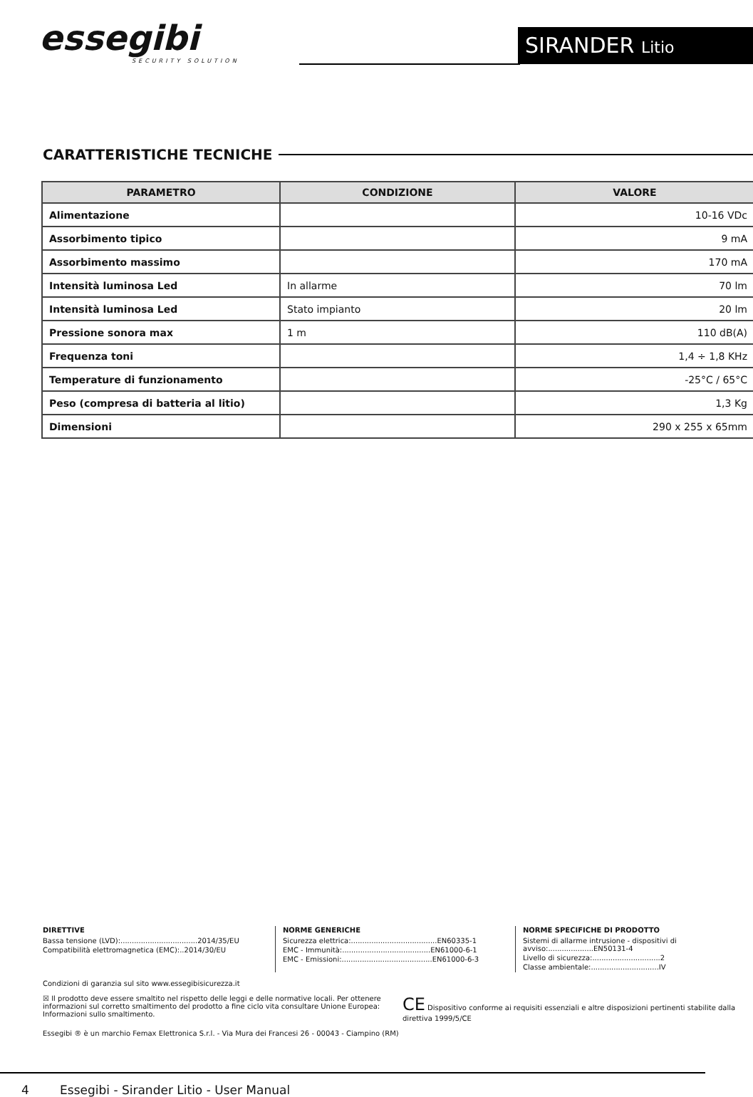essegibi
SECURITY SOLUTION
SIRANDER Litio
CARATTERISTICHE TECNICHE
| PARAMETRO | CONDIZIONE | VALORE |
| --- | --- | --- |
| Alimentazione | | 10-16 VDc |
| Assorbimento tipico | | 9 mA |
| Assorbimento massimo | | 170 mA |
| Intensità luminosa Led | In allarme | 70 lm |
| Intensità luminosa Led | Stato impianto | 20 lm |
| Pressione sonora max | 1 m | 110 dB(A) |
| Frequenza toni | | 1,4 ÷ 1,8 KHz |
| Temperature di funzionamento | | -25°C / 65°C |
| Peso (compresa di batteria al litio) | | 1,3 Kg |
| Dimensioni | | 290 x 255 x 65mm |
DIRETTIVE
Bassa tensione (LVD):..................................2014/35/EU
Compatibilità elettromagnetica (EMC):..2014/30/EU
NORME GENERICHE
Sicurezza elettrica:......................................EN60335-1
EMC - Immunità:.......................................EN61000-6-1
EMC - Emissioni:........................................EN61000-6-3
NORME SPECIFICHE DI PRODOTTO
Sistemi di allarme intrusione - dispositivi di avviso:....................EN50131-4
Livello di sicurezza:..............................2
Classe ambientale:..............................IV
Condizioni di garanzia sul sito www.essegibisicurezza.it
☒ Il prodotto deve essere smaltito nel rispetto delle leggi e delle normative locali. Per ottenere informazioni sul corretto smaltimento del prodotto a fine ciclo vita consultare Unione Europea: Informazioni sullo smaltimento.
CE Dispositivo conforme ai requisiti essenziali e altre disposizioni pertinenti stabilite dalla direttiva 1999/5/CE
Essegibi ® è un marchio Femax Elettronica S.r.l. - Via Mura dei Francesi 26 - 00043 - Ciampino (RM)
4 Essegibi - Sirander Litio - User Manual